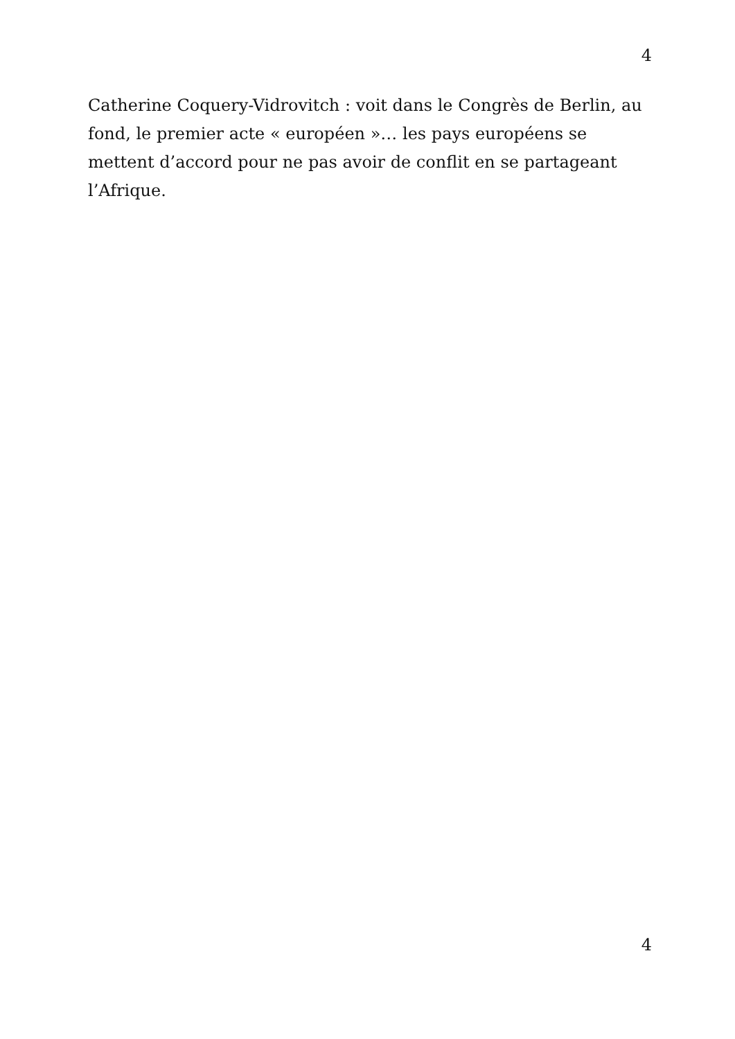4
Catherine Coquery-Vidrovitch : voit dans le Congrès de Berlin, au fond, le premier acte « européen »… les pays européens se mettent d’accord pour ne pas avoir de conflit en se partageant l’Afrique.
4